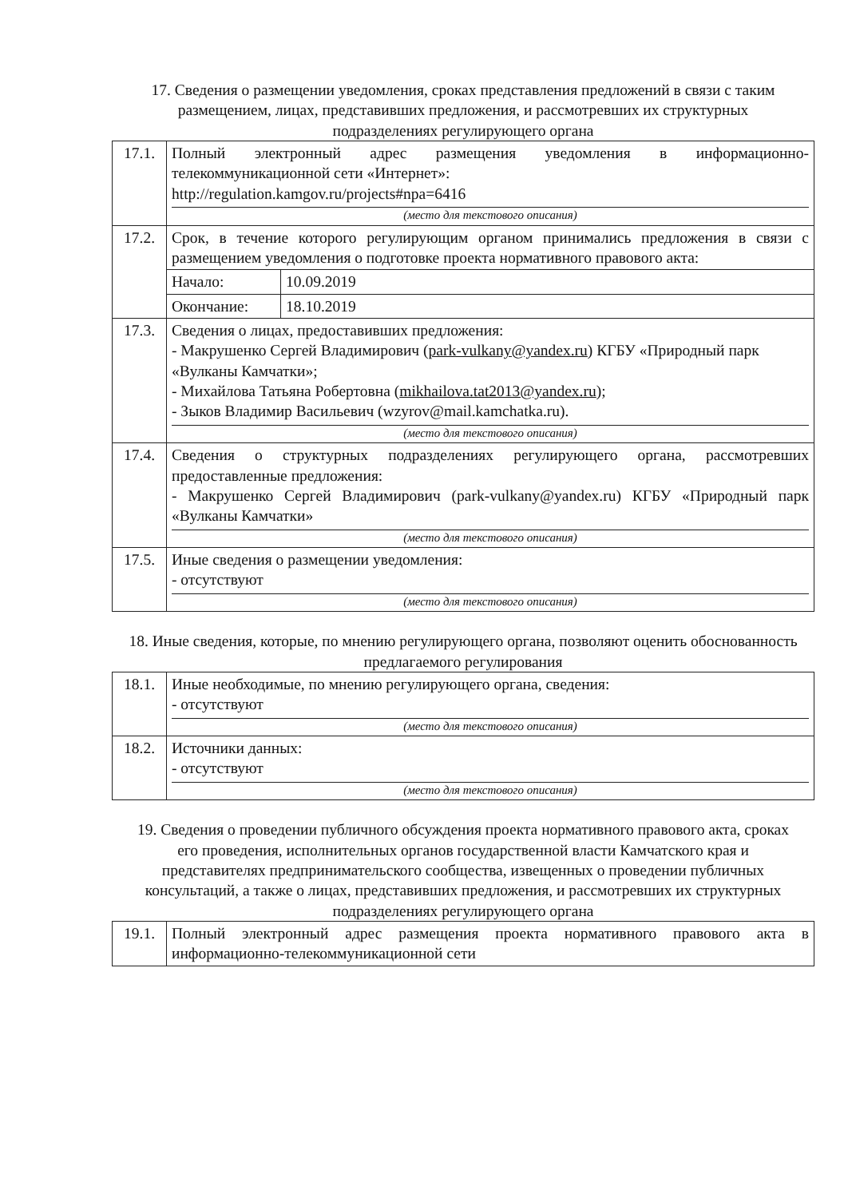17. Сведения о размещении уведомления, сроках представления предложений в связи с таким размещением, лицах, представивших предложения, и рассмотревших их структурных подразделениях регулирующего органа
| 17.1. | Полный электронный адрес размещения уведомления в информационно-телекоммуникационной сети «Интернет»: http://regulation.kamgov.ru/projects#npa=6416 (место для текстового описания) |
| 17.2. | Срок, в течение которого регулирующим органом принимались предложения в связи с размещением уведомления о подготовке проекта нормативного правового акта: / Начало: / 10.09.2019 / / Окончание: / 18.10.2019 / |
| 17.3. | Сведения о лицах, предоставивших предложения: - Макрушенко Сергей Владимирович ( park-vulkany@yandex.ru ) КГБУ «Природный парк «Вулканы Камчатки»; - Михайлова Татьяна Робертовна ( mikhailova.tat2013@yandex.ru ); - Зыков Владимир Васильевич (wzyrov@mail.kamchatka.ru). (место для текстового описания) |
| 17.4. | Сведения о структурных подразделениях регулирующего органа, рассмотревших предоставленные предложения: - Макрушенко Сергей Владимирович (park-vulkany@yandex.ru) КГБУ «Природный парк «Вулканы Камчатки» (место для текстового описания) |
| 17.5. | Иные сведения о размещении уведомления: - отсутствуют (место для текстового описания) |
18. Иные сведения, которые, по мнению регулирующего органа, позволяют оценить обоснованность предлагаемого регулирования
| 18.1. | Иные необходимые, по мнению регулирующего органа, сведения: - отсутствуют (место для текстового описания) |
| 18.2. | Источники данных: - отсутствуют (место для текстового описания) |
19. Сведения о проведении публичного обсуждения проекта нормативного правового акта, сроках его проведения, исполнительных органов государственной власти Камчатского края и представителях предпринимательского сообщества, извещенных о проведении публичных консультаций, а также о лицах, представивших предложения, и рассмотревших их структурных подразделениях регулирующего органа
| 19.1. | Полный электронный адрес размещения проекта нормативного правового акта в информационно-телекоммуникационной сети |